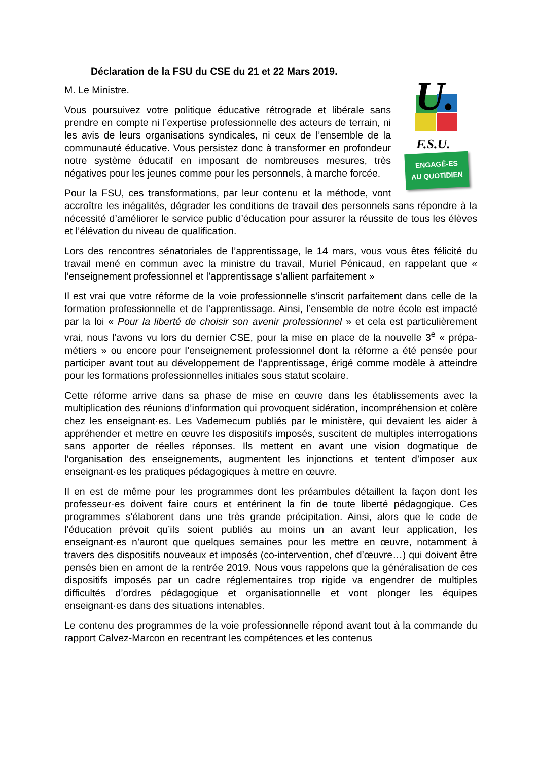Déclaration de la FSU du CSE du 21 et 22 Mars 2019.
U.
F.S.U.
ENGAGÉ-ES
AU QUOTIDIEN
M. Le Ministre.
Vous poursuivez votre politique éducative rétrograde et libérale sans prendre en compte ni l’expertise professionnelle des acteurs de terrain, ni les avis de leurs organisations syndicales, ni ceux de l’ensemble de la communauté éducative. Vous persistez donc à transformer en profondeur notre système éducatif en imposant de nombreuses mesures, très négatives pour les jeunes comme pour les personnels, à marche forcée.
Pour la FSU, ces transformations, par leur contenu et la méthode, vont accroître les inégalités, dégrader les conditions de travail des personnels sans répondre à la nécessité d’améliorer le service public d’éducation pour assurer la réussite de tous les élèves et l’élévation du niveau de qualification.
Lors des rencontres sénatoriales de l’apprentissage, le 14 mars, vous vous êtes félicité du travail mené en commun avec la ministre du travail, Muriel Pénicaud, en rappelant que « l’enseignement professionnel et l’apprentissage s’allient parfaitement »
Il est vrai que votre réforme de la voie professionnelle s’inscrit parfaitement dans celle de la formation professionnelle et de l’apprentissage. Ainsi, l’ensemble de notre école est impacté par la loi « Pour la liberté de choisir son avenir professionnel » et cela est particulièrement vrai, nous l’avons vu lors du dernier CSE, pour la mise en place de la nouvelle 3<sup>e</sup> « prépa-métiers » ou encore pour l’enseignement professionnel dont la réforme a été pensée pour participer avant tout au développement de l’apprentissage, érigé comme modèle à atteindre pour les formations professionnelles initiales sous statut scolaire.
Cette réforme arrive dans sa phase de mise en œuvre dans les établissements avec la multiplication des réunions d’information qui provoquent sidération, incompréhension et colère chez les enseignant·es. Les Vademecum publiés par le ministère, qui devaient les aider à appréhender et mettre en œuvre les dispositifs imposés, suscitent de multiples interrogations sans apporter de réelles réponses. Ils mettent en avant une vision dogmatique de l’organisation des enseignements, augmentent les injonctions et tentent d’imposer aux enseignant·es les pratiques pédagogiques à mettre en œuvre.
Il en est de même pour les programmes dont les préambules détaillent la façon dont les professeur·es doivent faire cours et entérinent la fin de toute liberté pédagogique. Ces programmes s’élaborent dans une très grande précipitation. Ainsi, alors que le code de l’éducation prévoit qu’ils soient publiés au moins un an avant leur application, les enseignant·es n’auront que quelques semaines pour les mettre en œuvre, notamment à travers des dispositifs nouveaux et imposés (co-intervention, chef d’œuvre…) qui doivent être pensés bien en amont de la rentrée 2019. Nous vous rappelons que la généralisation de ces dispositifs imposés par un cadre réglementaires trop rigide va engendrer de multiples difficultés d’ordres pédagogique et organisationnelle et vont plonger les équipes enseignant·es dans des situations intenables.
Le contenu des programmes de la voie professionnelle répond avant tout à la commande du rapport Calvez-Marcon en recentrant les compétences et les contenus